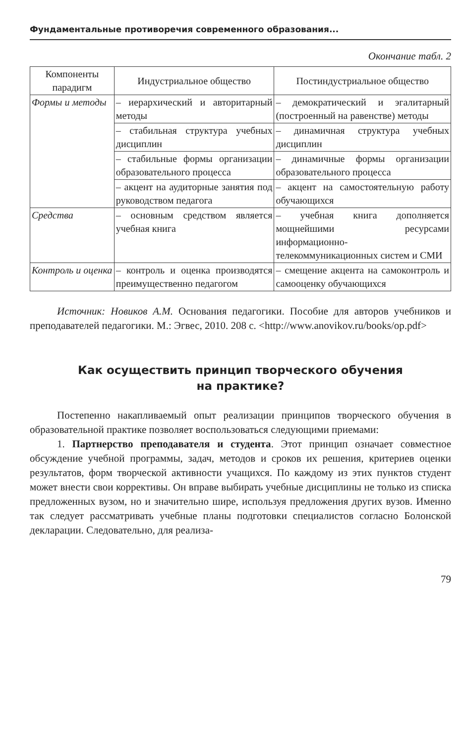Фундаментальные противоречия современного образования...
Окончание табл. 2
| Компоненты парадигм | Индустриальное общество | Постиндустриальное общество |
| --- | --- | --- |
| Формы и методы | – иерархический и авторитарный методы | – демократический и эгалитарный (построенный на равенстве) методы |
| | – стабильная структура учебных дисциплин | – динамичная структура учебных дисциплин |
| | – стабильные формы организации образовательного процесса | – динамичные формы организации образовательного процесса |
| | – акцент на аудиторные занятия под руководством педагога | – акцент на самостоятельную работу обучающихся |
| Средства | – основным средством является учебная книга | – учебная книга дополняется мощнейшими ресурсами информационно-телекоммуникационных систем и СМИ |
| Контроль и оценка | – контроль и оценка производятся преимущественно педагогом | – смещение акцента на самоконтроль и самооценку обучающихся |
Источник: Новиков А.М. Основания педагогики. Пособие для авторов учебников и преподавателей педагогики. М.: Эгвес, 2010. 208 с. <http://www.anovikov.ru/books/op.pdf>
Как осуществить принцип творческого обучения
на практике?
Постепенно накапливаемый опыт реализации принципов творческого обучения в образовательной практике позволяет воспользоваться следующими приемами:
1. Партнерство преподавателя и студента. Этот принцип означает совместное обсуждение учебной программы, задач, методов и сроков их решения, критериев оценки результатов, форм творческой активности учащихся. По каждому из этих пунктов студент может внести свои коррективы. Он вправе выбирать учебные дисциплины не только из списка предложенных вузом, но и значительно шире, используя предложения других вузов. Именно так следует рассматривать учебные планы подготовки специалистов согласно Болонской декларации. Следовательно, для реализа-
79